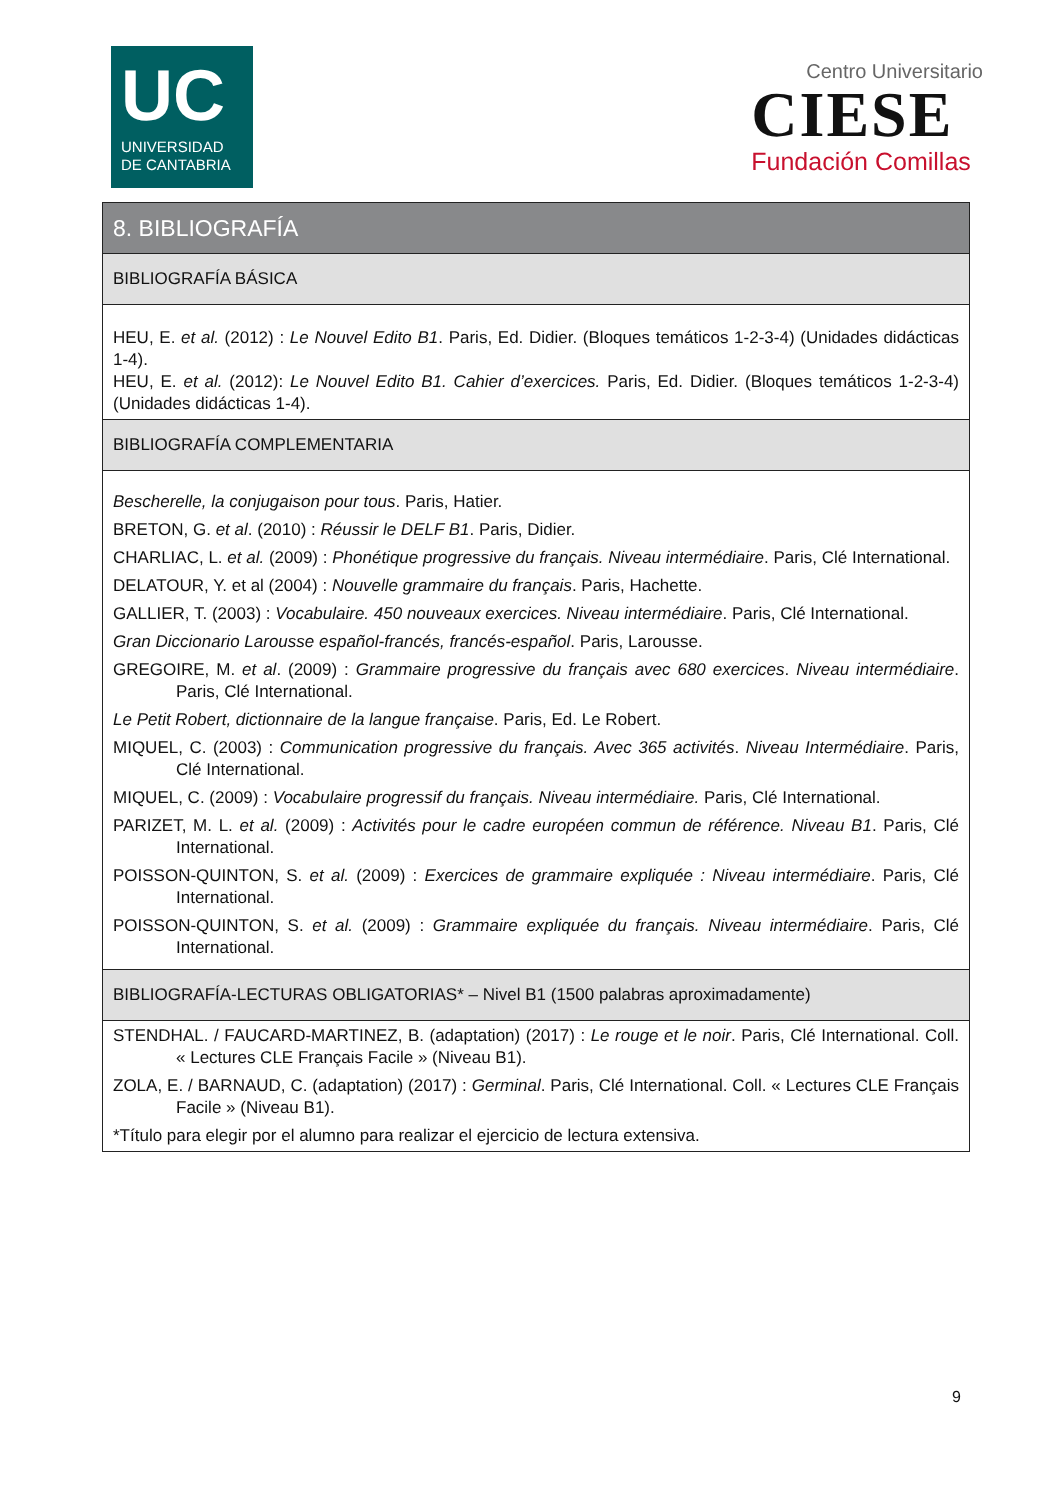UC
UNIVERSIDAD
DE CANTABRIA
Centro Universitario
CIESE
Fundación Comillas
| 8. BIBLIOGRAFÍA |
| BIBLIOGRAFÍA BÁSICA |
| HEU, E. et al. (2012) : Le Nouvel Edito B1 . Paris, Ed. Didier. (Bloques temáticos 1-2-3-4) (Unidades didácticas 1-4). HEU, E. et al. (2012): Le Nouvel Edito B1. Cahier d’exercices. Paris, Ed. Didier. (Bloques temáticos 1-2-3-4) (Unidades didácticas 1-4). |
| BIBLIOGRAFÍA COMPLEMENTARIA |
| Bescherelle, la conjugaison pour tous . Paris, Hatier. BRETON, G. et al . (2010) : Réussir le DELF B1 . Paris, Didier. CHARLIAC, L. et al. (2009) : Phonétique progressive du français. Niveau intermédiaire . Paris, Clé International. DELATOUR, Y. et al (2004) : Nouvelle grammaire du français . Paris, Hachette. GALLIER, T. (2003) : Vocabulaire. 450 nouveaux exercices. Niveau intermédiaire . Paris, Clé International. Gran Diccionario Larousse español-francés, francés-español . Paris, Larousse. GREGOIRE, M. et al . (2009) : Grammaire progressive du français avec 680 exercices . Niveau intermédiaire . Paris, Clé International. Le Petit Robert, dictionnaire de la langue française . Paris, Ed. Le Robert. MIQUEL, C. (2003) : Communication progressive du français. Avec 365 activités . Niveau Intermédiaire . Paris, Clé International. MIQUEL, C. (2009) : Vocabulaire progressif du français. Niveau intermédiaire. Paris, Clé International. PARIZET, M. L. et al. (2009) : Activités pour le cadre européen commun de référence. Niveau B1 . Paris, Clé International. POISSON-QUINTON, S. et al. (2009) : Exercices de grammaire expliquée : Niveau intermédiaire . Paris, Clé International. POISSON-QUINTON, S. et al. (2009) : Grammaire expliquée du français. Niveau intermédiaire . Paris, Clé International. |
| BIBLIOGRAFÍA-LECTURAS OBLIGATORIAS* – Nivel B1 (1500 palabras aproximadamente) |
| STENDHAL. / FAUCARD-MARTINEZ, B. (adaptation) (2017) : Le rouge et le noir . Paris, Clé International. Coll. « Lectures CLE Français Facile » (Niveau B1). ZOLA, E. / BARNAUD, C. (adaptation) (2017) : Germinal . Paris, Clé International. Coll. « Lectures CLE Français Facile » (Niveau B1). *Título para elegir por el alumno para realizar el ejercicio de lectura extensiva. |
9